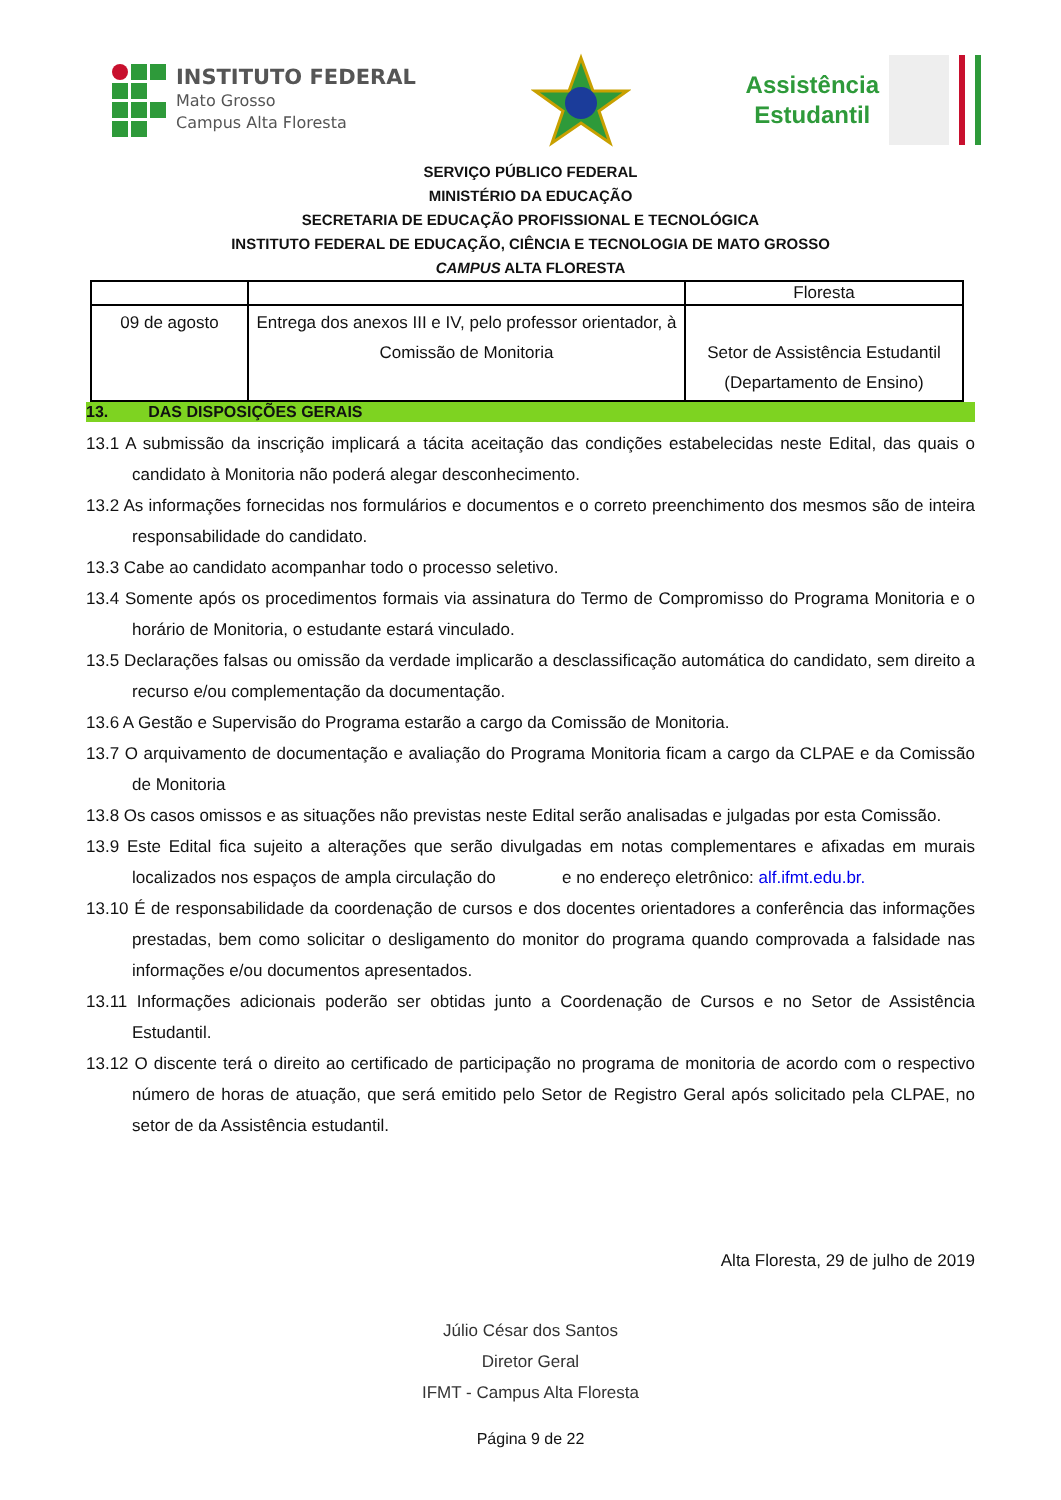INSTITUTO FEDERAL
Mato Grosso
Campus Alta Floresta
Assistência
Estudantil
SERVIÇO PÚBLICO FEDERAL
MINISTÉRIO DA EDUCAÇÃO
SECRETARIA DE EDUCAÇÃO PROFISSIONAL E TECNOLÓGICA
INSTITUTO FEDERAL DE EDUCAÇÃO, CIÊNCIA E TECNOLOGIA DE MATO GROSSO
CAMPUS ALTA FLORESTA
| | | Floresta |
| 09 de agosto | Entrega dos anexos III e IV, pelo professor orientador, à Comissão de Monitoria | Setor de Assistência Estudantil (Departamento de Ensino) |
13. DAS DISPOSIÇÕES GERAIS
13.1 A submissão da inscrição implicará a tácita aceitação das condições estabelecidas neste Edital, das quais o candidato à Monitoria não poderá alegar desconhecimento.
13.2 As informações fornecidas nos formulários e documentos e o correto preenchimento dos mesmos são de inteira responsabilidade do candidato.
13.3 Cabe ao candidato acompanhar todo o processo seletivo.
13.4 Somente após os procedimentos formais via assinatura do Termo de Compromisso do Programa Monitoria e o horário de Monitoria, o estudante estará vinculado.
13.5 Declarações falsas ou omissão da verdade implicarão a desclassificação automática do candidato, sem direito a recurso e/ou complementação da documentação.
13.6 A Gestão e Supervisão do Programa estarão a cargo da Comissão de Monitoria.
13.7 O arquivamento de documentação e avaliação do Programa Monitoria ficam a cargo da CLPAE e da Comissão de Monitoria
13.8 Os casos omissos e as situações não previstas neste Edital serão analisadas e julgadas por esta Comissão.
13.9 Este Edital fica sujeito a alterações que serão divulgadas em notas complementares e afixadas em murais localizados nos espaços de ampla circulação do e no endereço eletrônico: alf.ifmt.edu.br.
13.10 É de responsabilidade da coordenação de cursos e dos docentes orientadores a conferência das informações prestadas, bem como solicitar o desligamento do monitor do programa quando comprovada a falsidade nas informações e/ou documentos apresentados.
13.11 Informações adicionais poderão ser obtidas junto a Coordenação de Cursos e no Setor de Assistência Estudantil.
13.12 O discente terá o direito ao certificado de participação no programa de monitoria de acordo com o respectivo número de horas de atuação, que será emitido pelo Setor de Registro Geral após solicitado pela CLPAE, no setor de da Assistência estudantil.
Alta Floresta, 29 de julho de 2019
Júlio César dos Santos
Diretor Geral
IFMT - Campus Alta Floresta
Página 9 de 22